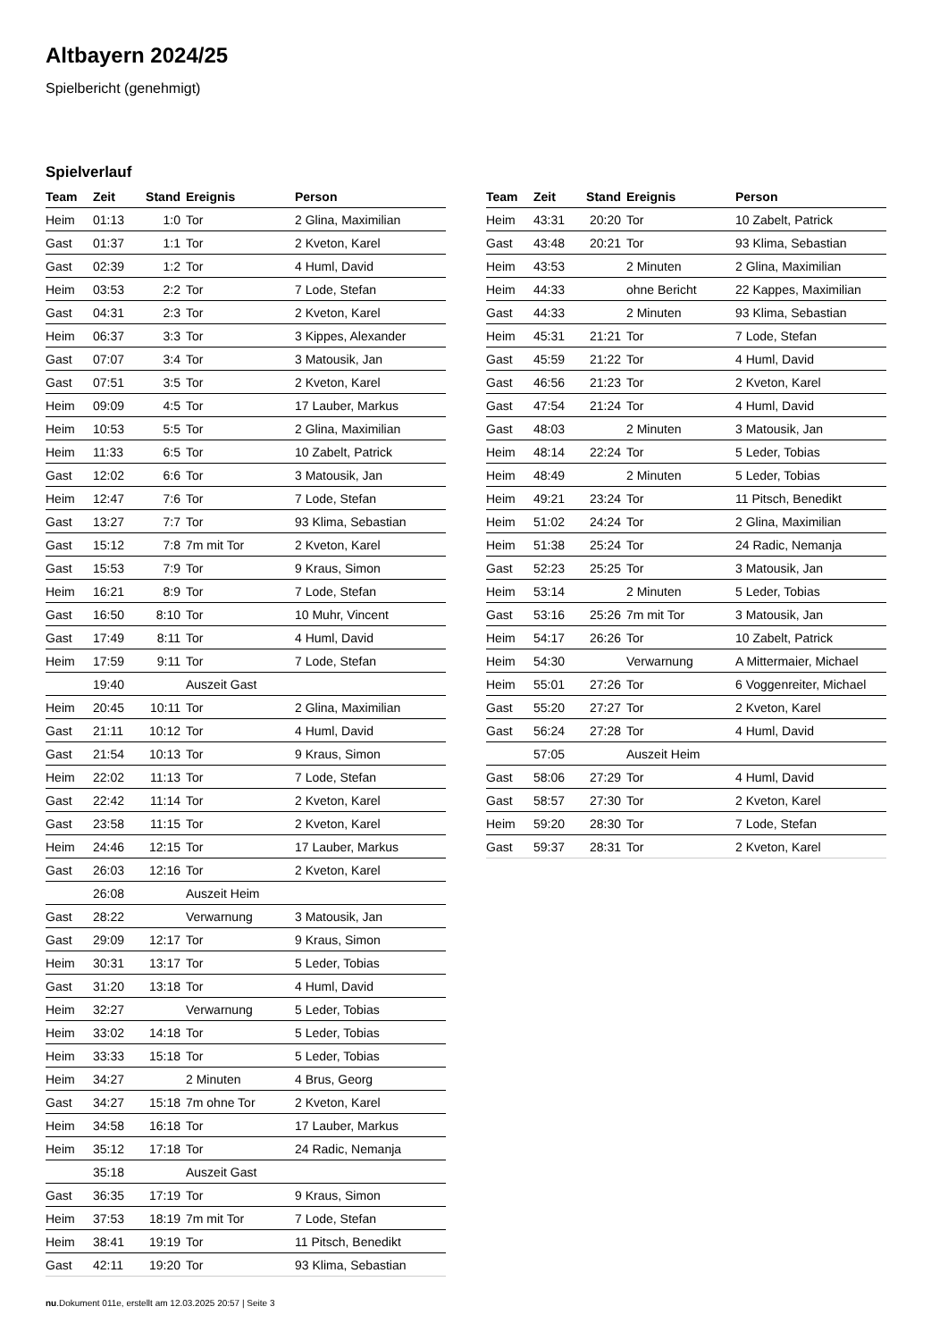Altbayern 2024/25
Spielbericht (genehmigt)
Spielverlauf
| Team | Zeit | Stand | Ereignis | Person |
| --- | --- | --- | --- | --- |
| Heim | 01:13 | 1:0 | Tor | 2 Glina, Maximilian |
| Gast | 01:37 | 1:1 | Tor | 2 Kveton, Karel |
| Gast | 02:39 | 1:2 | Tor | 4 Huml, David |
| Heim | 03:53 | 2:2 | Tor | 7 Lode, Stefan |
| Gast | 04:31 | 2:3 | Tor | 2 Kveton, Karel |
| Heim | 06:37 | 3:3 | Tor | 3 Kippes, Alexander |
| Gast | 07:07 | 3:4 | Tor | 3 Matousik, Jan |
| Gast | 07:51 | 3:5 | Tor | 2 Kveton, Karel |
| Heim | 09:09 | 4:5 | Tor | 17 Lauber, Markus |
| Heim | 10:53 | 5:5 | Tor | 2 Glina, Maximilian |
| Heim | 11:33 | 6:5 | Tor | 10 Zabelt, Patrick |
| Gast | 12:02 | 6:6 | Tor | 3 Matousik, Jan |
| Heim | 12:47 | 7:6 | Tor | 7 Lode, Stefan |
| Gast | 13:27 | 7:7 | Tor | 93 Klima, Sebastian |
| Gast | 15:12 | 7:8 | 7m mit Tor | 2 Kveton, Karel |
| Gast | 15:53 | 7:9 | Tor | 9 Kraus, Simon |
| Heim | 16:21 | 8:9 | Tor | 7 Lode, Stefan |
| Gast | 16:50 | 8:10 | Tor | 10 Muhr, Vincent |
| Gast | 17:49 | 8:11 | Tor | 4 Huml, David |
| Heim | 17:59 | 9:11 | Tor | 7 Lode, Stefan |
| | 19:40 | | Auszeit Gast | |
| Heim | 20:45 | 10:11 | Tor | 2 Glina, Maximilian |
| Gast | 21:11 | 10:12 | Tor | 4 Huml, David |
| Gast | 21:54 | 10:13 | Tor | 9 Kraus, Simon |
| Heim | 22:02 | 11:13 | Tor | 7 Lode, Stefan |
| Gast | 22:42 | 11:14 | Tor | 2 Kveton, Karel |
| Gast | 23:58 | 11:15 | Tor | 2 Kveton, Karel |
| Heim | 24:46 | 12:15 | Tor | 17 Lauber, Markus |
| Gast | 26:03 | 12:16 | Tor | 2 Kveton, Karel |
| | 26:08 | | Auszeit Heim | |
| Gast | 28:22 | | Verwarnung | 3 Matousik, Jan |
| Gast | 29:09 | 12:17 | Tor | 9 Kraus, Simon |
| Heim | 30:31 | 13:17 | Tor | 5 Leder, Tobias |
| Gast | 31:20 | 13:18 | Tor | 4 Huml, David |
| Heim | 32:27 | | Verwarnung | 5 Leder, Tobias |
| Heim | 33:02 | 14:18 | Tor | 5 Leder, Tobias |
| Heim | 33:33 | 15:18 | Tor | 5 Leder, Tobias |
| Heim | 34:27 | | 2 Minuten | 4 Brus, Georg |
| Gast | 34:27 | 15:18 | 7m ohne Tor | 2 Kveton, Karel |
| Heim | 34:58 | 16:18 | Tor | 17 Lauber, Markus |
| Heim | 35:12 | 17:18 | Tor | 24 Radic, Nemanja |
| | 35:18 | | Auszeit Gast | |
| Gast | 36:35 | 17:19 | Tor | 9 Kraus, Simon |
| Heim | 37:53 | 18:19 | 7m mit Tor | 7 Lode, Stefan |
| Heim | 38:41 | 19:19 | Tor | 11 Pitsch, Benedikt |
| Gast | 42:11 | 19:20 | Tor | 93 Klima, Sebastian |
| Team | Zeit | Stand | Ereignis | Person |
| --- | --- | --- | --- | --- |
| Heim | 43:31 | 20:20 | Tor | 10 Zabelt, Patrick |
| Gast | 43:48 | 20:21 | Tor | 93 Klima, Sebastian |
| Heim | 43:53 | | 2 Minuten | 2 Glina, Maximilian |
| Heim | 44:33 | | ohne Bericht | 22 Kappes, Maximilian |
| Gast | 44:33 | | 2 Minuten | 93 Klima, Sebastian |
| Heim | 45:31 | 21:21 | Tor | 7 Lode, Stefan |
| Gast | 45:59 | 21:22 | Tor | 4 Huml, David |
| Gast | 46:56 | 21:23 | Tor | 2 Kveton, Karel |
| Gast | 47:54 | 21:24 | Tor | 4 Huml, David |
| Gast | 48:03 | | 2 Minuten | 3 Matousik, Jan |
| Heim | 48:14 | 22:24 | Tor | 5 Leder, Tobias |
| Heim | 48:49 | | 2 Minuten | 5 Leder, Tobias |
| Heim | 49:21 | 23:24 | Tor | 11 Pitsch, Benedikt |
| Heim | 51:02 | 24:24 | Tor | 2 Glina, Maximilian |
| Heim | 51:38 | 25:24 | Tor | 24 Radic, Nemanja |
| Gast | 52:23 | 25:25 | Tor | 3 Matousik, Jan |
| Heim | 53:14 | | 2 Minuten | 5 Leder, Tobias |
| Gast | 53:16 | 25:26 | 7m mit Tor | 3 Matousik, Jan |
| Heim | 54:17 | 26:26 | Tor | 10 Zabelt, Patrick |
| Heim | 54:30 | | Verwarnung | A Mittermaier, Michael |
| Heim | 55:01 | 27:26 | Tor | 6 Voggenreiter, Michael |
| Gast | 55:20 | 27:27 | Tor | 2 Kveton, Karel |
| Gast | 56:24 | 27:28 | Tor | 4 Huml, David |
| | 57:05 | | Auszeit Heim | |
| Gast | 58:06 | 27:29 | Tor | 4 Huml, David |
| Gast | 58:57 | 27:30 | Tor | 2 Kveton, Karel |
| Heim | 59:20 | 28:30 | Tor | 7 Lode, Stefan |
| Gast | 59:37 | 28:31 | Tor | 2 Kveton, Karel |
nu.Dokument 011e, erstellt am 12.03.2025 20:57 | Seite 3